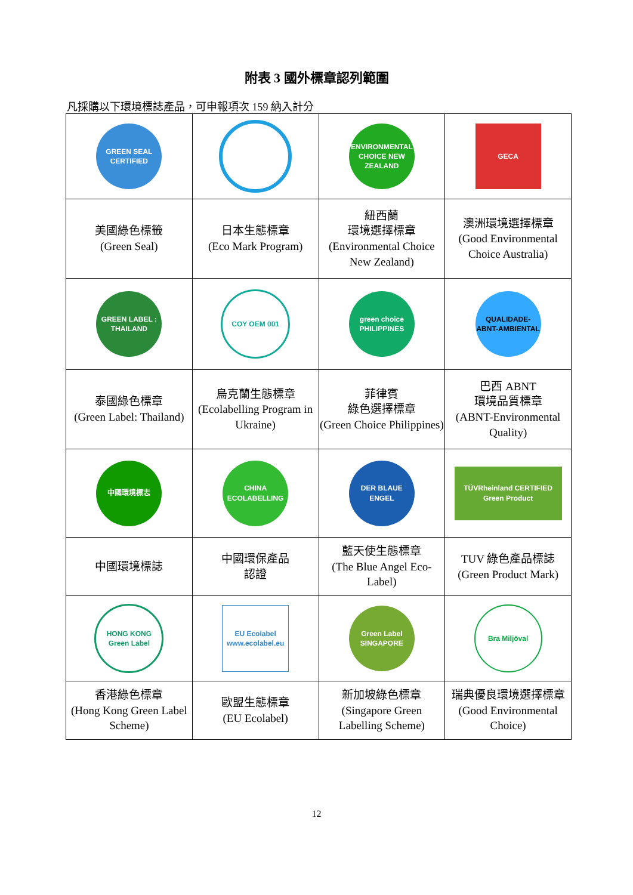附表 3 國外標章認列範圍
凡採購以下環境標誌產品，可申報項次 159 納入計分
| GREEN SEAL CERTIFIED | | ENVIRONMENTAL CHOICE NEW ZEALAND | GECA |
| 美國綠色標籤 (Green Seal) | 日本生態標章 (Eco Mark Program) | 紐西蘭 環境選擇標章 (Environmental Choice New Zealand) | 澳洲環境選擇標章 (Good Environmental Choice Australia) |
| GREEN LABEL : THAILAND | COY OEM 001 | green choice PHILIPPINES | QUALIDADE-ABNT-AMBIENTAL |
| 泰國綠色標章 (Green Label: Thailand) | 烏克蘭生態標章 (Ecolabelling Program in Ukraine) | 菲律賓 綠色選擇標章 (Green Choice Philippines) | 巴西 ABNT 環境品質標章 (ABNT-Environmental Quality) |
| 中國環境標志 | CHINA ECOLABELLING | DER BLAUE ENGEL | TÜVRheinland CERTIFIED Green Product |
| 中國環境標誌 | 中國環保產品 認證 | 藍天使生態標章 (The Blue Angel Eco-Label) | TUV 綠色產品標誌 (Green Product Mark) |
| HONG KONG Green Label | EU Ecolabel www.ecolabel.eu | Green Label SINGAPORE | Bra Miljöval |
| 香港綠色標章 (Hong Kong Green Label Scheme) | 歐盟生態標章 (EU Ecolabel) | 新加坡綠色標章 (Singapore Green Labelling Scheme) | 瑞典優良環境選擇標章 (Good Environmental Choice) |
12